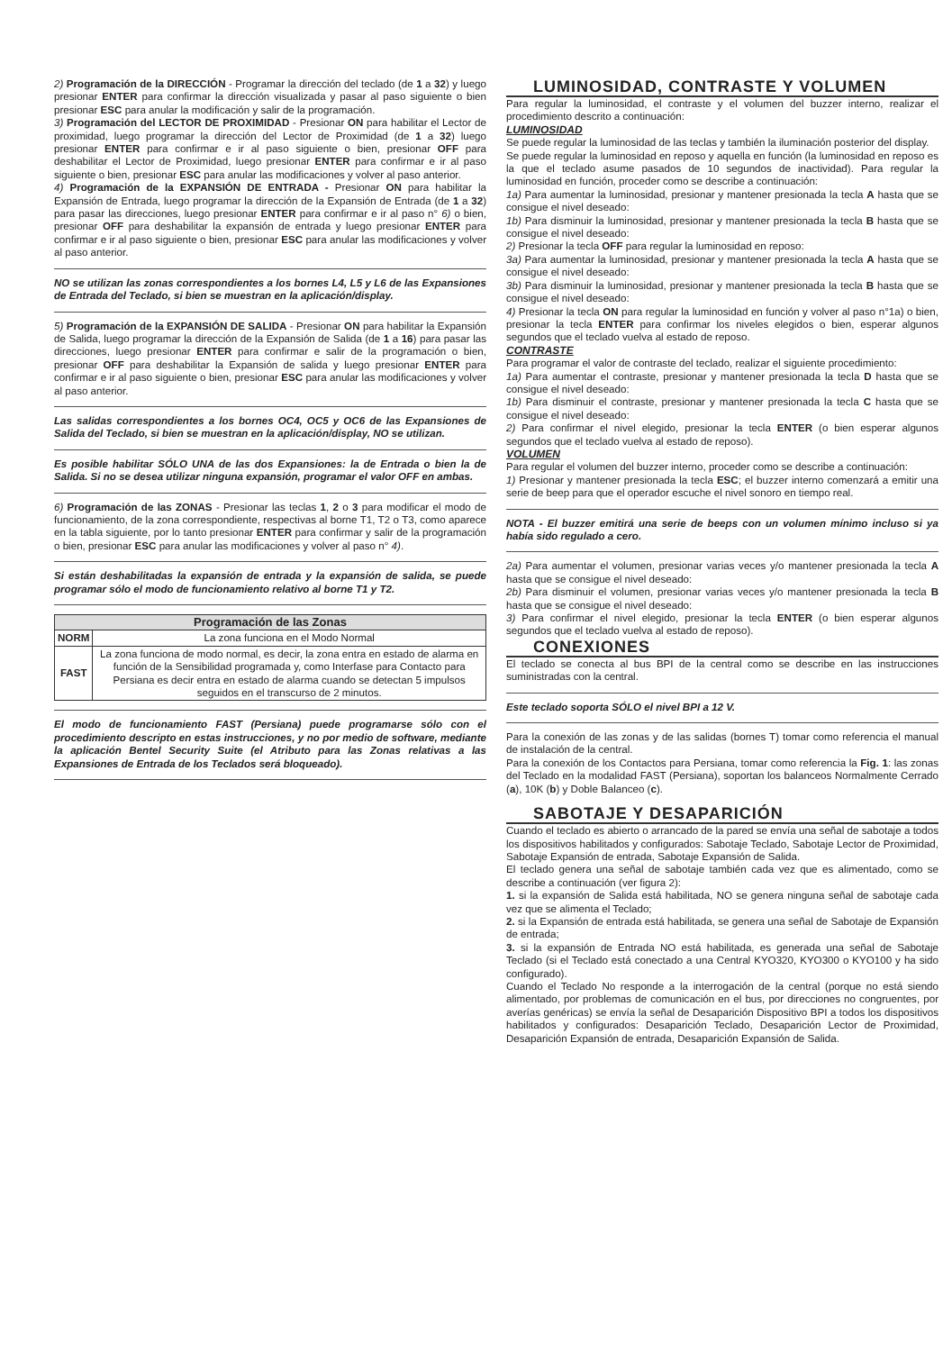2) Programación de la DIRECCIÓN - Programar la dirección del teclado (de 1 a 32) y luego presionar ENTER para confirmar la dirección visualizada y pasar al paso siguiente o bien presionar ESC para anular la modificación y salir de la programación.
3) Programación del LECTOR DE PROXIMIDAD - Presionar ON para habilitar el Lector de proximidad, luego programar la dirección del Lector de Proximidad (de 1 a 32) luego presionar ENTER para confirmar e ir al paso siguiente o bien, presionar OFF para deshabilitar el Lector de Proximidad, luego presionar ENTER para confirmar e ir al paso siguiente o bien, presionar ESC para anular las modificaciones y volver al paso anterior.
4) Programación de la EXPANSIÓN DE ENTRADA - Presionar ON para habilitar la Expansión de Entrada, luego programar la dirección de la Expansión de Entrada (de 1 a 32) para pasar las direcciones, luego presionar ENTER para confirmar e ir al paso n° 6) o bien, presionar OFF para deshabilitar la expansión de entrada y luego presionar ENTER para confirmar e ir al paso siguiente o bien, presionar ESC para anular las modificaciones y volver al paso anterior.
NO se utilizan las zonas correspondientes a los bornes L4, L5 y L6 de las Expansiones de Entrada del Teclado, si bien se muestran en la aplicación/display.
5) Programación de la EXPANSIÓN DE SALIDA - Presionar ON para habilitar la Expansión de Salida, luego programar la dirección de la Expansión de Salida (de 1 a 16) para pasar las direcciones, luego presionar ENTER para confirmar e salir de la programación o bien, presionar OFF para deshabilitar la Expansión de salida y luego presionar ENTER para confirmar e ir al paso siguiente o bien, presionar ESC para anular las modificaciones y volver al paso anterior.
Las salidas correspondientes a los bornes OC4, OC5 y OC6 de las Expansiones de Salida del Teclado, si bien se muestran en la aplicación/display, NO se utilizan.
Es posible habilitar SÓLO UNA de las dos Expansiones: la de Entrada o bien la de Salida. Si no se desea utilizar ninguna expansión, programar el valor OFF en ambas.
6) Programación de las ZONAS - Presionar las teclas 1, 2 o 3 para modificar el modo de funcionamiento, de la zona correspondiente, respectivas al borne T1, T2 o T3, como aparece en la tabla siguiente, por lo tanto presionar ENTER para confirmar y salir de la programación o bien, presionar ESC para anular las modificaciones y volver al paso n° 4).
Si están deshabilitadas la expansión de entrada y la expansión de salida, se puede programar sólo el modo de funcionamiento relativo al borne T1 y T2.
| Programación de las Zonas | |
| --- | --- |
| NORM | La zona funciona en el Modo Normal |
| FAST | La zona funciona de modo normal, es decir, la zona entra en estado de alarma en función de la Sensibilidad programada y, como Interfase para Contacto para Persiana es decir entra en estado de alarma cuando se detectan 5 impulsos seguidos en el transcurso de 2 minutos. |
El modo de funcionamiento FAST (Persiana) puede programarse sólo con el procedimiento descripto en estas instrucciones, y no por medio de software, mediante la aplicación Bentel Security Suite (el Atributo para las Zonas relativas a las Expansiones de Entrada de los Teclados será bloqueado).
LUMINOSIDAD, CONTRASTE Y VOLUMEN
Para regular la luminosidad, el contraste y el volumen del buzzer interno, realizar el procedimiento descrito a continuación:
LUMINOSIDAD
Se puede regular la luminosidad de las teclas y también la iluminación posterior del display.
Se puede regular la luminosidad en reposo y aquella en función (la luminosidad en reposo es la que el teclado asume pasados de 10 segundos de inactividad). Para regular la luminosidad en función, proceder como se describe a continuación:
1a) Para aumentar la luminosidad, presionar y mantener presionada la tecla A hasta que se consigue el nivel deseado:
1b) Para disminuir la luminosidad, presionar y mantener presionada la tecla B hasta que se consigue el nivel deseado:
2) Presionar la tecla OFF para regular la luminosidad en reposo:
3a) Para aumentar la luminosidad, presionar y mantener presionada la tecla A hasta que se consigue el nivel deseado:
3b) Para disminuir la luminosidad, presionar y mantener presionada la tecla B hasta que se consigue el nivel deseado:
4) Presionar la tecla ON para regular la luminosidad en función y volver al paso n°1a) o bien, presionar la tecla ENTER para confirmar los niveles elegidos o bien, esperar algunos segundos que el teclado vuelva al estado de reposo.
CONTRASTE
Para programar el valor de contraste del teclado, realizar el siguiente procedimiento:
1a) Para aumentar el contraste, presionar y mantener presionada la tecla D hasta que se consigue el nivel deseado:
1b) Para disminuir el contraste, presionar y mantener presionada la tecla C hasta que se consigue el nivel deseado:
2) Para confirmar el nivel elegido, presionar la tecla ENTER (o bien esperar algunos segundos que el teclado vuelva al estado de reposo).
VOLUMEN
Para regular el volumen del buzzer interno, proceder como se describe a continuación:
1) Presionar y mantener presionada la tecla ESC; el buzzer interno comenzará a emitir una serie de beep para que el operador escuche el nivel sonoro en tiempo real.
NOTA - El buzzer emitirá una serie de beeps con un volumen mínimo incluso si ya había sido regulado a cero.
2a) Para aumentar el volumen, presionar varias veces y/o mantener presionada la tecla A hasta que se consigue el nivel deseado:
2b) Para disminuir el volumen, presionar varias veces y/o mantener presionada la tecla B hasta que se consigue el nivel deseado:
3) Para confirmar el nivel elegido, presionar la tecla ENTER (o bien esperar algunos segundos que el teclado vuelva al estado de reposo).
CONEXIONES
El teclado se conecta al bus BPI de la central como se describe en las instrucciones suministradas con la central.
Este teclado soporta SÓLO el nivel BPI a 12 V.
Para la conexión de las zonas y de las salidas (bornes T) tomar como referencia el manual de instalación de la central.
Para la conexión de los Contactos para Persiana, tomar como referencia la Fig. 1: las zonas del Teclado en la modalidad FAST (Persiana), soportan los balanceos Normalmente Cerrado (a), 10K (b) y Doble Balanceo (c).
SABOTAJE Y DESAPARICIÓN
Cuando el teclado es abierto o arrancado de la pared se envía una señal de sabotaje a todos los dispositivos habilitados y configurados: Sabotaje Teclado, Sabotaje Lector de Proximidad, Sabotaje Expansión de entrada, Sabotaje Expansión de Salida.
El teclado genera una señal de sabotaje también cada vez que es alimentado, como se describe a continuación (ver figura 2):
1. si la expansión de Salida está habilitada, NO se genera ninguna señal de sabotaje cada vez que se alimenta el Teclado;
2. si la Expansión de entrada está habilitada, se genera una señal de Sabotaje de Expansión de entrada;
3. si la expansión de Entrada NO está habilitada, es generada una señal de Sabotaje Teclado (si el Teclado está conectado a una Central KYO320, KYO300 o KYO100 y ha sido configurado).
Cuando el Teclado No responde a la interrogación de la central (porque no está siendo alimentado, por problemas de comunicación en el bus, por direcciones no congruentes, por averías genéricas) se envía la señal de Desaparición Dispositivo BPI a todos los dispositivos habilitados y configurados: Desaparición Teclado, Desaparición Lector de Proximidad, Desaparición Expansión de entrada, Desaparición Expansión de Salida.